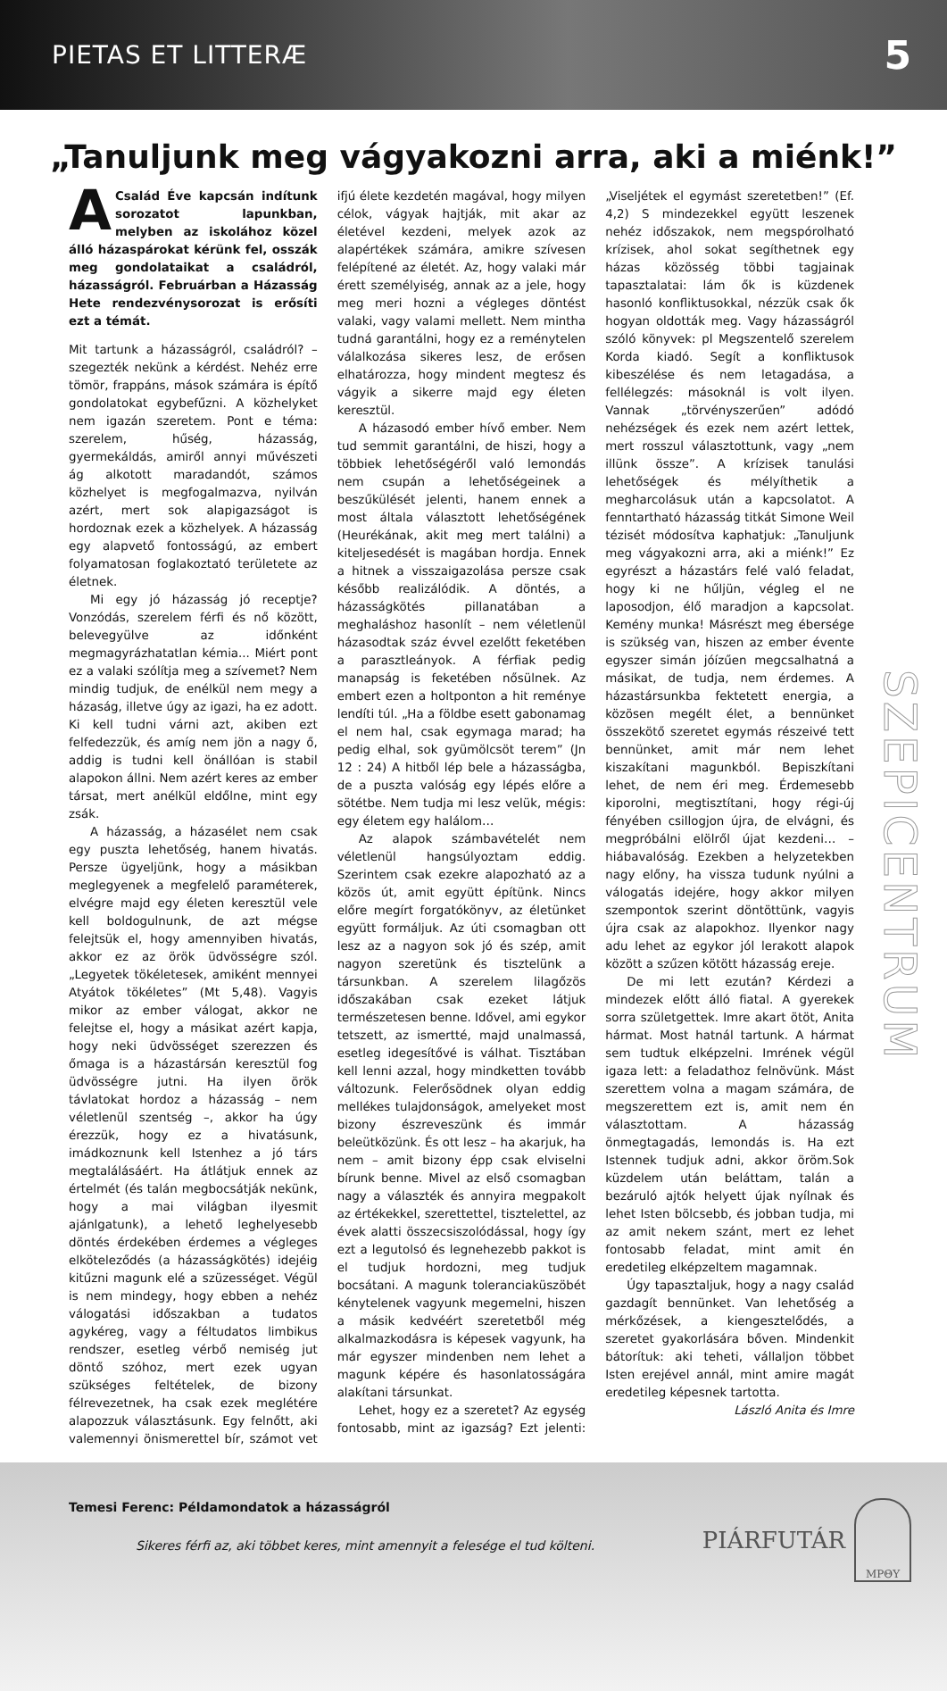PIETAS ET LITTERÆ 5
„Tanuljunk meg vágyakozni arra, aki a miénk!”
A Család Éve kapcsán indítunk sorozatot lapunkban, melyben az iskolához közel álló házaspárokat kérünk fel, osszák meg gondolataikat a családról, házasságról. Februárban a Házasság Hete rendezvénysorozat is erősíti ezt a témát.
Mit tartunk a házasságról, családról? – szegezték nekünk a kérdést. Nehéz erre tömör, frappáns, mások számára is építő gondolatokat egybefűzni. A közhelyket nem igazán szeretem. Pont e téma: szerelem, hűség, házasság, gyermekáldás, amiről annyi művészeti ág alkotott maradandót, számos közhelyet is megfogalmazva, nyilván azért, mert sok alapigazságot is hordoznak ezek a közhelyek. A házasság egy alapvető fontosságú, az embert folyamatosan foglakoztató területete az életnek.
Mi egy jó házasság jó receptje? Vonzódás, szerelem férfi és nő között, belevegyülve az időnként megmagyrázhatatlan kémia... Miért pont ez a valaki szólítja meg a szívemet? Nem mindig tudjuk, de enélkül nem megy a házaság, illetve úgy az igazi, ha ez adott. Ki kell tudni várni azt, akiben ezt felfedezzük, és amíg nem jön a nagy ő, addig is tudni kell önállóan is stabil alapokon állni. Nem azért keres az ember társat, mert anélkül eldőlne, mint egy zsák.
A házasság, a házasélet nem csak egy puszta lehetőség, hanem hivatás. Persze ügyeljünk, hogy a másikban meglegyenek a megfelelő paraméterek, elvégre majd egy életen keresztül vele kell boldogulnunk, de azt mégse felejtsük el, hogy amennyiben hivatás, akkor ez az örök üdvösségre szól. „Legyetek tökéletesek, amiként mennyei Atyátok tökéletes” (Mt 5,48). Vagyis mikor az ember válogat, akkor ne felejtse el, hogy a másikat azért kapja, hogy neki üdvösséget szerezzen és őmaga is a házastársán keresztül fog üdvösségre jutni. Ha ilyen örök távlatokat hordoz a házasság – nem véletlenül szentség –, akkor ha úgy érezzük, hogy ez a hivatásunk, imádkoznunk kell Istenhez a jó társ megtalálásáért. Ha átlátjuk ennek az értelmét (és talán megbocsátják nekünk, hogy a mai világban ilyesmit ajánlgatunk), a lehető leghelyesebb döntés érdekében érdemes a végleges elköteleződés (a házasságkötés) idejéig kitűzni magunk elé a szüzességet. Végül is nem mindegy, hogy ebben a nehéz válogatási időszakban a tudatos agykéreg, vagy a féltudatos limbikus rendszer, esetleg vérbő nemiség jut döntő szóhoz, mert ezek ugyan szükséges feltételek, de bizony félrevezetnek, ha csak ezek meglétére alapozzuk választásunk. Egy felnőtt, aki valemennyi önismerettel bír, számot vet ifjú élete kezdetén magával, hogy milyen célok, vágyak hajtják, mit akar az életével kezdeni, melyek azok az alapértékek számára, amikre szívesen felépítené az életét. Az, hogy valaki már érett személyiség, annak az a jele, hogy meg meri hozni a végleges döntést valaki, vagy valami mellett. Nem mintha tudná garantálni, hogy ez a reménytelen válalkozása sikeres lesz, de erősen elhatározza, hogy mindent megtesz és vágyik a sikerre majd egy életen keresztül.
A házasodó ember hívő ember. Nem tud semmit garantálni, de hiszi, hogy a többiek lehetőségéről való lemondás nem csupán a lehetőségeinek a beszűkülését jelenti, hanem ennek a most általa választott lehetőségének (Heurékának, akit meg mert találni) a kiteljesedését is magában hordja. Ennek a hitnek a visszaigazolása persze csak később realizálódik. A döntés, a házasságkötés pillanatában a meghaláshoz hasonlít – nem véletlenül házasodtak száz évvel ezelőtt feketében a parasztleányok. A férfiak pedig manapság is feketében nősülnek. Az embert ezen a holtponton a hit reménye lendíti túl. „Ha a földbe esett gabonamag el nem hal, csak egymaga marad; ha pedig elhal, sok gyümölcsöt terem” (Jn 12 : 24) A hitből lép bele a házasságba, de a puszta valóság egy lépés előre a sötétbe. Nem tudja mi lesz velük, mégis: egy életem egy halálom…
Az alapok számbavételét nem véletlenül hangsúlyoztam eddig. Szerintem csak ezekre alapozható az a közös út, amit együtt építünk. Nincs előre megírt forgatókönyv, az életünket együtt formáljuk. Az úti csomagban ott lesz az a nagyon sok jó és szép, amit nagyon szeretünk és tisztelünk a társunkban. A szerelem lilagőzös időszakában csak ezeket látjuk természetesen benne. Idővel, ami egykor tetszett, az ismertté, majd unalmassá, esetleg idegesítővé is válhat. Tisztában kell lenni azzal, hogy mindketten tovább változunk. Felerősödnek olyan eddig mellékes tulajdonságok, amelyeket most bizony észreveszünk és immár beleütközünk. És ott lesz – ha akarjuk, ha nem – amit bizony épp csak elviselni bírunk benne. Mivel az első csomagban nagy a választék és annyira megpakolt az értékekkel, szerettettel, tisztelettel, az évek alatti összecsiszolódással, hogy így ezt a legutolsó és legnehezebb pakkot is el tudjuk hordozni, meg tudjuk bocsátani. A magunk toleranciaküszöbét kénytelenek vagyunk megemelni, hiszen a másik kedvéért szeretetből még alkalmazkodásra is képesek vagyunk, ha már egyszer mindenben nem lehet a magunk képére és hasonlatosságára alakítani társunkat.
Lehet, hogy ez a szeretet? Az egység fontosabb, mint az igazság? Ezt jelenti: „Viseljétek el egymást szeretetben!” (Ef. 4,2) S mindezekkel együtt leszenek nehéz időszakok, nem megspórolható krízisek, ahol sokat segíthetnek egy házas közösség többi tagjainak tapasztalatai: lám ők is küzdenek hasonló konfliktusokkal, nézzük csak ők hogyan oldották meg. Vagy házasságról szóló könyvek: pl Megszentelő szerelem Korda kiadó. Segít a konfliktusok kibeszélése és nem letagadása, a fellélegzés: másoknál is volt ilyen. Vannak „törvényszerűen” adódó nehézségek és ezek nem azért lettek, mert rosszul választottunk, vagy „nem illünk össze”. A krízisek tanulási lehetőségek és mélyíthetik a megharcolásuk után a kapcsolatot. A fenntartható házasság titkát Simone Weil tézisét módosítva kaphatjuk: „Tanuljunk meg vágyakozni arra, aki a miénk!” Ez egyrészt a házastárs felé való feladat, hogy ki ne hűljün, végleg el ne laposodjon, élő maradjon a kapcsolat. Kemény munka! Másrészt meg ébersége is szükség van, hiszen az ember évente egyszer simán jóízűen megcsalhatná a másikat, de tudja, nem érdemes. A házastársunkba fektetett energia, a közösen megélt élet, a bennünket összekötő szeretet egymás részeivé tett bennünket, amit már nem lehet kiszakítani magunkból. Bepiszkítani lehet, de nem éri meg. Érdemesebb kiporolni, megtisztítani, hogy régi-új fényében csillogjon újra, de elvágni, és megpróbálni elölről újat kezdeni… – hiábavalóság. Ezekben a helyzetekben nagy előny, ha vissza tudunk nyúlni a válogatás idejére, hogy akkor milyen szempontok szerint döntöttünk, vagyis újra csak az alapokhoz. Ilyenkor nagy adu lehet az egykor jól lerakott alapok között a szűzen kötött házasság ereje.
De mi lett ezután? Kérdezi a mindezek előtt álló fiatal. A gyerekek sorra születgettek. Imre akart ötöt, Anita hármat. Most hatnál tartunk. A hármat sem tudtuk elképzelni. Imrének végül igaza lett: a feladathoz felnövünk. Mást szerettem volna a magam számára, de megszerettem ezt is, amit nem én választottam. A házasság önmegtagadás, lemondás is. Ha ezt Istennek tudjuk adni, akkor öröm.Sok küzdelem után beláttam, talán a bezáruló ajtók helyett újak nyílnak és lehet Isten bölcsebb, és jobban tudja, mi az amit nekem szánt, mert ez lehet fontosabb feladat, mint amit én eredetileg elképzeltem magamnak.
Úgy tapasztaljuk, hogy a nagy család gazdagít bennünket. Van lehetőség a mérkőzések, a kiengesztelődés, a szeretet gyakorlására bőven. Mindenkit bátorítuk: aki teheti, vállaljon többet Isten erejével annál, mint amire magát eredetileg képesnek tartotta.
László Anita és Imre
SZEPICENTRUM
Temesi Ferenc: Példamondatok a házasságról
Sikeres férfi az, aki többet keres, mint amennyit a felesége el tud költeni.
PIÁRFUTÁR
ΜΡΘΥ